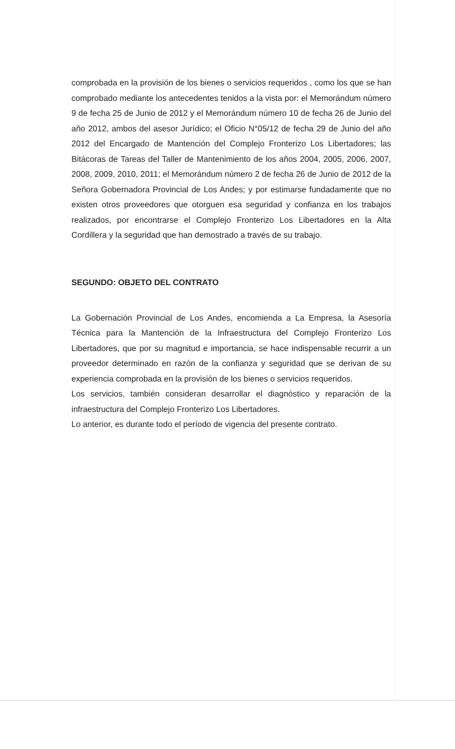comprobada en la provisión de los bienes o servicios requeridos , como los que se han comprobado mediante los antecedentes tenidos a la vista por: el Memorándum número 9 de fecha 25 de Junio de 2012 y el Memorándum número 10 de fecha 26 de Junio del año 2012, ambos del asesor Jurídico; el Oficio N°05/12 de fecha 29 de Junio del año 2012 del Encargado de Mantención del Complejo Fronterizo Los Libertadores; las Bitácoras de Tareas del Taller de Mantenimiento de los años 2004, 2005, 2006, 2007, 2008, 2009, 2010, 2011; el Memorándum número 2 de fecha 26 de Junio de 2012 de la Señora Gobernadora Provincial de Los Andes; y por estimarse fundadamente que no existen otros proveedores que otorguen esa seguridad y confianza en los trabajos realizados, por encontrarse el Complejo Fronterizo Los Libertadores en la Alta Cordillera y la seguridad que han demostrado a través de su trabajo.
SEGUNDO: OBJETO DEL CONTRATO
La Gobernación Provincial de Los Andes, encomienda a La Empresa, la Asesoría Técnica para la Mantención de la Infraestructura del Complejo Fronterizo Los Libertadores, que por su magnitud e importancia, se hace indispensable recurrir a un proveedor determinado en razón de la confianza y seguridad que se derivan de su experiencia comprobada en la provisión de los bienes o servicios requeridos.
Los servicios, también consideran desarrollar el diagnóstico y reparación de la infraestructura del Complejo Fronterizo Los Libertadores.
Lo anterior, es durante todo el período de vigencia del presente contrato.